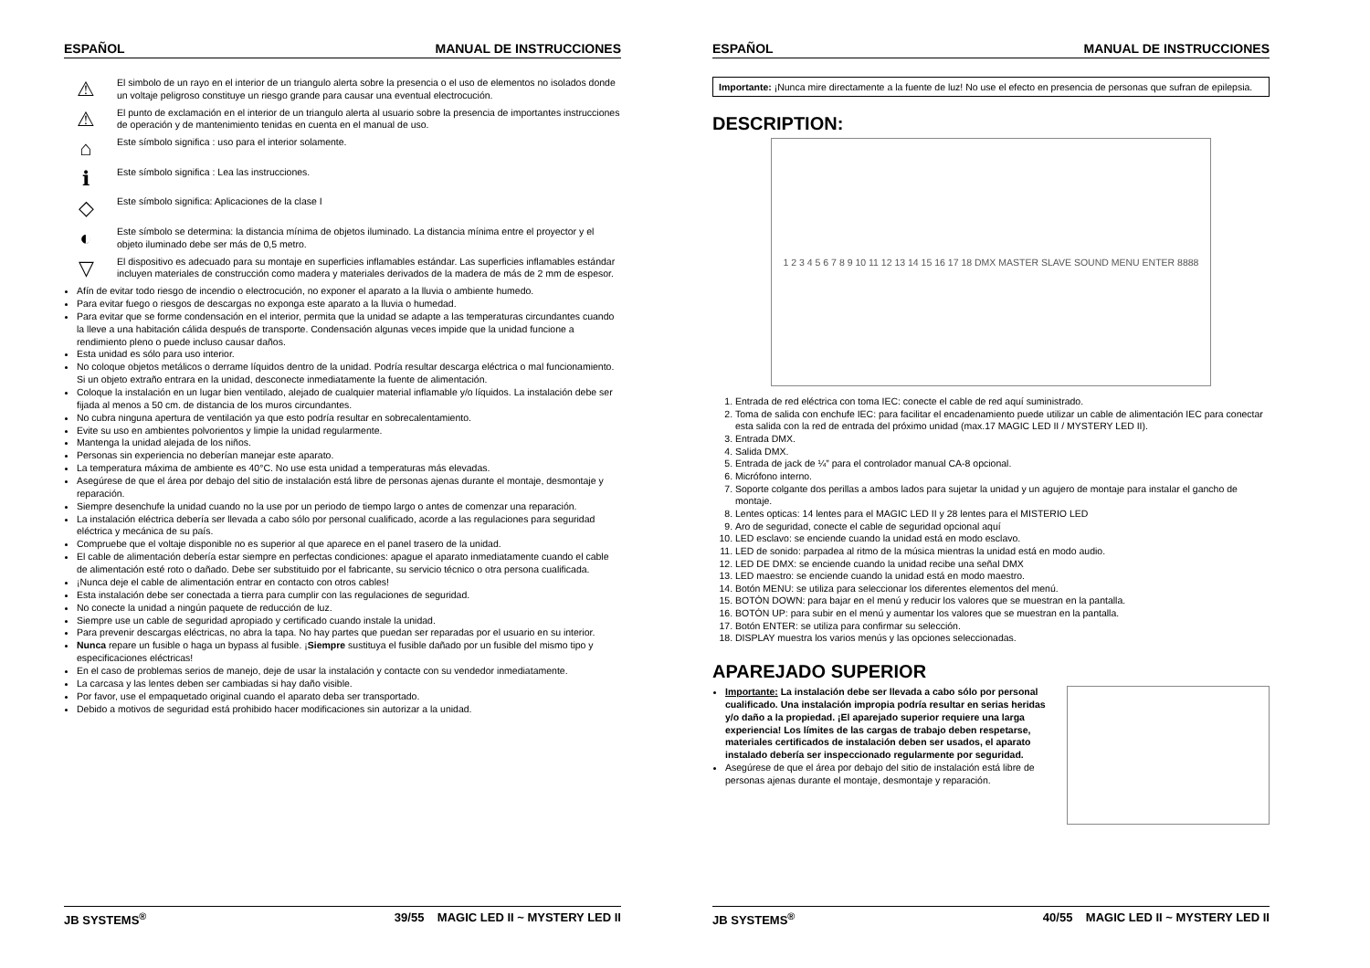ESPAÑOL MANUAL DE INSTRUCCIONES
⚠
El simbolo de un rayo en el interior de un triangulo alerta sobre la presencia o el uso de elementos no isolados donde un voltaje peligroso constituye un riesgo grande para causar una eventual electrocución.
⚠
El punto de exclamación en el interior de un triangulo alerta al usuario sobre la presencia de importantes instrucciones de operación y de mantenimiento tenidas en cuenta en el manual de uso.
⌂
Este símbolo significa : uso para el interior solamente.
ℹ
Este símbolo significa : Lea las instrucciones.
◇
Este símbolo significa: Aplicaciones de la clase I
◐
Este símbolo se determina: la distancia mínima de objetos iluminado. La distancia mínima entre el proyector y el objeto iluminado debe ser más de 0,5 metro.
▽
El dispositivo es adecuado para su montaje en superficies inflamables estándar. Las superficies inflamables estándar incluyen materiales de construcción como madera y materiales derivados de la madera de más de 2 mm de espesor.
Afín de evitar todo riesgo de incendio o electrocución, no exponer el aparato a la lluvia o ambiente humedo.
Para evitar fuego o riesgos de descargas no exponga este aparato a la lluvia o humedad.
Para evitar que se forme condensación en el interior, permita que la unidad se adapte a las temperaturas circundantes cuando la lleve a una habitación cálida después de transporte. Condensación algunas veces impide que la unidad funcione a rendimiento pleno o puede incluso causar daños.
Esta unidad es sólo para uso interior.
No coloque objetos metálicos o derrame líquidos dentro de la unidad. Podría resultar descarga eléctrica o mal funcionamiento. Si un objeto extraño entrara en la unidad, desconecte inmediatamente la fuente de alimentación.
Coloque la instalación en un lugar bien ventilado, alejado de cualquier material inflamable y/o líquidos. La instalación debe ser fijada al menos a 50 cm. de distancia de los muros circundantes.
No cubra ninguna apertura de ventilación ya que esto podría resultar en sobrecalentamiento.
Evite su uso en ambientes polvorientos y limpie la unidad regularmente.
Mantenga la unidad alejada de los niños.
Personas sin experiencia no deberían manejar este aparato.
La temperatura máxima de ambiente es 40°C. No use esta unidad a temperaturas más elevadas.
Asegúrese de que el área por debajo del sitio de instalación está libre de personas ajenas durante el montaje, desmontaje y reparación.
Siempre desenchufe la unidad cuando no la use por un periodo de tiempo largo o antes de comenzar una reparación.
La instalación eléctrica debería ser llevada a cabo sólo por personal cualificado, acorde a las regulaciones para seguridad eléctrica y mecánica de su país.
Compruebe que el voltaje disponible no es superior al que aparece en el panel trasero de la unidad.
El cable de alimentación debería estar siempre en perfectas condiciones: apague el aparato inmediatamente cuando el cable de alimentación esté roto o dañado. Debe ser substituido por el fabricante, su servicio técnico o otra persona cualificada.
¡Nunca deje el cable de alimentación entrar en contacto con otros cables!
Esta instalación debe ser conectada a tierra para cumplir con las regulaciones de seguridad.
No conecte la unidad a ningún paquete de reducción de luz.
Siempre use un cable de seguridad apropiado y certificado cuando instale la unidad.
Para prevenir descargas eléctricas, no abra la tapa. No hay partes que puedan ser reparadas por el usuario en su interior.
Nunca repare un fusible o haga un bypass al fusible. ¡Siempre sustituya el fusible dañado por un fusible del mismo tipo y especificaciones eléctricas!
En el caso de problemas serios de manejo, deje de usar la instalación y contacte con su vendedor inmediatamente.
La carcasa y las lentes deben ser cambiadas si hay daño visible.
Por favor, use el empaquetado original cuando el aparato deba ser transportado.
Debido a motivos de seguridad está prohibido hacer modificaciones sin autorizar a la unidad.
JB SYSTEMS<sup>®</sup> 39/55 MAGIC LED II ~ MYSTERY LED II
ESPAÑOL MANUAL DE INSTRUCCIONES
Importante: ¡Nunca mire directamente a la fuente de luz! No use el efecto en presencia de personas que sufran de epilepsia.
DESCRIPTION:
1 2 3 4 5 6 7 8 9 10 11 12 13 14 15 16 17 18 DMX MASTER SLAVE SOUND MENU ENTER 8888
1. Entrada de red eléctrica con toma IEC: conecte el cable de red aquí suministrado.
2. Toma de salida con enchufe IEC: para facilitar el encadenamiento puede utilizar un cable de alimentación IEC para conectar esta salida con la red de entrada del próximo unidad (max.17 MAGIC LED II / MYSTERY LED II).
3. Entrada DMX.
4. Salida DMX.
5. Entrada de jack de ¼” para el controlador manual CA-8 opcional.
6. Micrófono interno.
7. Soporte colgante dos perillas a ambos lados para sujetar la unidad y un agujero de montaje para instalar el gancho de montaje.
8. Lentes opticas: 14 lentes para el MAGIC LED II y 28 lentes para el MISTERIO LED
9. Aro de seguridad, conecte el cable de seguridad opcional aquí
10. LED esclavo: se enciende cuando la unidad está en modo esclavo.
11. LED de sonido: parpadea al ritmo de la música mientras la unidad está en modo audio.
12. LED DE DMX: se enciende cuando la unidad recibe una señal DMX
13. LED maestro: se enciende cuando la unidad está en modo maestro.
14. Botón MENU: se utiliza para seleccionar los diferentes elementos del menú.
15. BOTÓN DOWN: para bajar en el menú y reducir los valores que se muestran en la pantalla.
16. BOTÓN UP: para subir en el menú y aumentar los valores que se muestran en la pantalla.
17. Botón ENTER: se utiliza para confirmar su selección.
18. DISPLAY muestra los varios menús y las opciones seleccionadas.
APAREJADO SUPERIOR
Importante: La instalación debe ser llevada a cabo sólo por personal cualificado. Una instalación impropia podría resultar en serias heridas y/o daño a la propiedad. ¡El aparejado superior requiere una larga experiencia! Los límites de las cargas de trabajo deben respetarse, materiales certificados de instalación deben ser usados, el aparato instalado debería ser inspeccionado regularmente por seguridad.
Asegúrese de que el área por debajo del sitio de instalación está libre de personas ajenas durante el montaje, desmontaje y reparación.
JB SYSTEMS<sup>®</sup> 40/55 MAGIC LED II ~ MYSTERY LED II